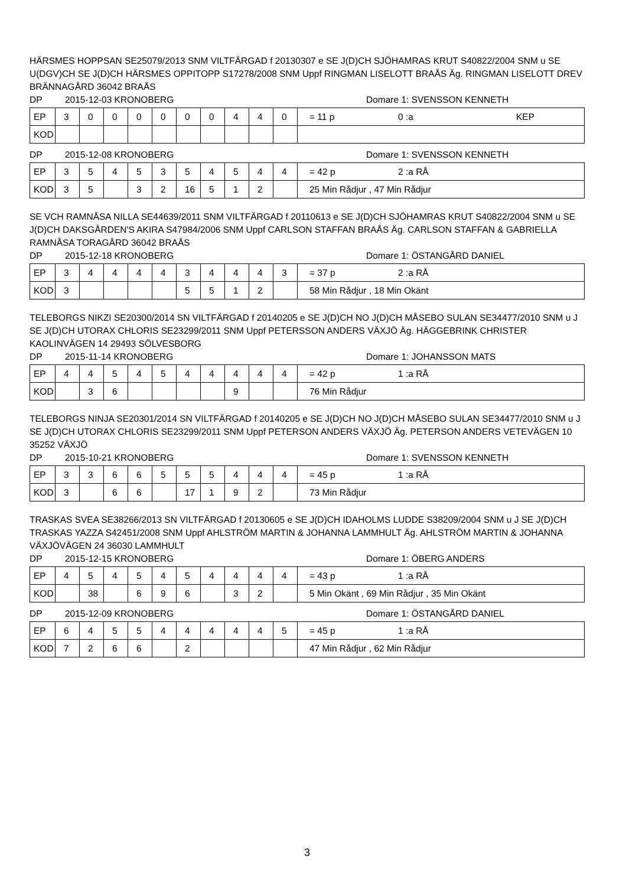HÄRSMES HOPPSAN SE25079/2013 SNM VILTFÄRGAD f 20130307 e SE J(D)CH SJÖHAMRAS KRUT S40822/2004 SNM u SE U(DGV)CH SE J(D)CH HÄRSMES OPPITOPP S17278/2008 SNM Uppf RINGMAN LISELOTT BRAÅS Äg. RINGMAN LISELOTT DREV BRÄNNAGÅRD 36042 BRAÅS
DP 2015-12-03 KRONOBERG Domare 1: SVENSSON KENNETH
| EP | 3 | 0 | 0 | 0 | 0 | 0 | 0 | 4 | 4 | 0 | = 11 p 0 :a KEP |
| KOD | | | | | | | | | | | |
DP 2015-12-08 KRONOBERG Domare 1: SVENSSON KENNETH
| EP | 3 | 5 | 4 | 5 | 3 | 5 | 4 | 5 | 4 | 4 | = 42 p 2 :a RÅ |
| KOD | 3 | 5 | | 3 | 2 | 16 | 5 | 1 | 2 | | 25 Min Rådjur , 47 Min Rådjur |
SE VCH RAMNÅSA NILLA SE44639/2011 SNM VILTFÄRGAD f 20110613 e SE J(D)CH SJÖHAMRAS KRUT S40822/2004 SNM u SE J(D)CH DAKSGÅRDEN'S AKIRA S47984/2006 SNM Uppf CARLSON STAFFAN BRAÅS Äg. CARLSON STAFFAN & GABRIELLA RAMNÅSA TORAGÅRD 36042 BRAÅS
DP 2015-12-18 KRONOBERG Domare 1: ÖSTANGÅRD DANIEL
| EP | 3 | 4 | 4 | 4 | 4 | 3 | 4 | 4 | 4 | 3 | = 37 p 2 :a RÅ |
| KOD | 3 | | | | | 5 | 5 | 1 | 2 | | 58 Min Rådjur , 18 Min Okänt |
TELEBORGS NIKZI SE20300/2014 SN VILTFÄRGAD f 20140205 e SE J(D)CH NO J(D)CH MÅSEBO SULAN SE34477/2010 SNM u J SE J(D)CH UTORAX CHLORIS SE23299/2011 SNM Uppf PETERSSON ANDERS VÄXJÖ Äg. HÄGGEBRINK CHRISTER KAOLINVÄGEN 14 29493 SÖLVESBORG
DP 2015-11-14 KRONOBERG Domare 1: JOHANSSON MATS
| EP | 4 | 4 | 5 | 4 | 5 | 4 | 4 | 4 | 4 | 4 | = 42 p 1 :a RÅ |
| KOD | | 3 | 6 | | | | | 9 | | | 76 Min Rådjur |
TELEBORGS NINJA SE20301/2014 SN VILTFÄRGAD f 20140205 e SE J(D)CH NO J(D)CH MÅSEBO SULAN SE34477/2010 SNM u J SE J(D)CH UTORAX CHLORIS SE23299/2011 SNM Uppf PETERSON ANDERS VÄXJÖ Äg. PETERSON ANDERS VETEVÄGEN 10 35252 VÄXJÖ
DP 2015-10-21 KRONOBERG Domare 1: SVENSSON KENNETH
| EP | 3 | 3 | 6 | 6 | 5 | 5 | 5 | 4 | 4 | 4 | = 45 p 1 :a RÅ |
| KOD | 3 | | 6 | 6 | | 17 | 1 | 9 | 2 | | 73 Min Rådjur |
TRASKAS SVEA SE38266/2013 SN VILTFÄRGAD f 20130605 e SE J(D)CH IDAHOLMS LUDDE S38209/2004 SNM u J SE J(D)CH TRASKAS YAZZA S42451/2008 SNM Uppf AHLSTRÖM MARTIN & JOHANNA LAMMHULT Äg. AHLSTRÖM MARTIN & JOHANNA VÄXJÖVÄGEN 24 36030 LAMMHULT
DP 2015-12-15 KRONOBERG Domare 1: ÖBERG ANDERS
| EP | 4 | 5 | 4 | 5 | 4 | 5 | 4 | 4 | 4 | 4 | = 43 p 1 :a RÅ |
| KOD | | 38 | | 6 | 9 | 6 | | 3 | 2 | | 5 Min Okänt , 69 Min Rådjur , 35 Min Okänt |
DP 2015-12-09 KRONOBERG Domare 1: ÖSTANGÅRD DANIEL
| EP | 6 | 4 | 5 | 5 | 4 | 4 | 4 | 4 | 4 | 5 | = 45 p 1 :a RÅ |
| KOD | 7 | 2 | 6 | 6 | | 2 | | | | | 47 Min Rådjur , 62 Min Rådjur |
3